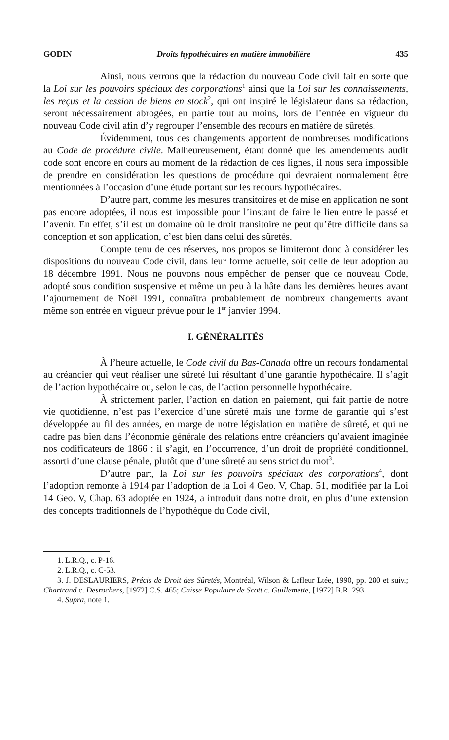GODIN Droits hypothécaires en matière immobilière 435
Ainsi, nous verrons que la rédaction du nouveau Code civil fait en sorte que la Loi sur les pouvoirs spéciaux des corporations<sup>1</sup> ainsi que la Loi sur les connaissements, les reçus et la cession de biens en stock<sup>2</sup>, qui ont inspiré le législateur dans sa rédaction, seront nécessairement abrogées, en partie tout au moins, lors de l’entrée en vigueur du nouveau Code civil afin d’y regrouper l’ensemble des recours en matière de sûretés.
Évidemment, tous ces changements apportent de nombreuses modifications au Code de procédure civile. Malheureusement, étant donné que les amendements audit code sont encore en cours au moment de la rédaction de ces lignes, il nous sera impossible de prendre en considération les questions de procédure qui devraient normalement être mentionnées à l’occasion d’une étude portant sur les recours hypothécaires.
D’autre part, comme les mesures transitoires et de mise en application ne sont pas encore adoptées, il nous est impossible pour l’instant de faire le lien entre le passé et l’avenir. En effet, s’il est un domaine où le droit transitoire ne peut qu’être difficile dans sa conception et son application, c’est bien dans celui des sûretés.
Compte tenu de ces réserves, nos propos se limiteront donc à considérer les dispositions du nouveau Code civil, dans leur forme actuelle, soit celle de leur adoption au 18 décembre 1991. Nous ne pouvons nous empêcher de penser que ce nouveau Code, adopté sous condition suspensive et même un peu à la hâte dans les dernières heures avant l’ajournement de Noël 1991, connaîtra probablement de nombreux changements avant même son entrée en vigueur prévue pour le 1<sup>er</sup> janvier 1994.
I. GÉNÉRALITÉS
À l’heure actuelle, le Code civil du Bas-Canada offre un recours fondamental au créancier qui veut réaliser une sûreté lui résultant d’une garantie hypothécaire. Il s’agit de l’action hypothécaire ou, selon le cas, de l’action personnelle hypothécaire.
À strictement parler, l’action en dation en paiement, qui fait partie de notre vie quotidienne, n’est pas l’exercice d’une sûreté mais une forme de garantie qui s’est développée au fil des années, en marge de notre législation en matière de sûreté, et qui ne cadre pas bien dans l’économie générale des relations entre créanciers qu’avaient imaginée nos codificateurs de 1866 : il s’agit, en l’occurrence, d’un droit de propriété conditionnel, assorti d’une clause pénale, plutôt que d’une sûreté au sens strict du mot<sup>3</sup>.
D’autre part, la Loi sur les pouvoirs spéciaux des corporations<sup>4</sup>, dont l’adoption remonte à 1914 par l’adoption de la Loi 4 Geo. V, Chap. 51, modifiée par la Loi 14 Geo. V, Chap. 63 adoptée en 1924, a introduit dans notre droit, en plus d’une extension des concepts traditionnels de l’hypothèque du Code civil,
1. L.R.Q., c. P-16.
2. L.R.Q., c. C-53.
3. J. DESLAURIERS, Précis de Droit des Sûretés, Montréal, Wilson & Lafleur Ltée, 1990, pp. 280 et suiv.; Chartrand c. Desrochers, [1972] C.S. 465; Caisse Populaire de Scott c. Guillemette, [1972] B.R. 293.
4. Supra, note 1.